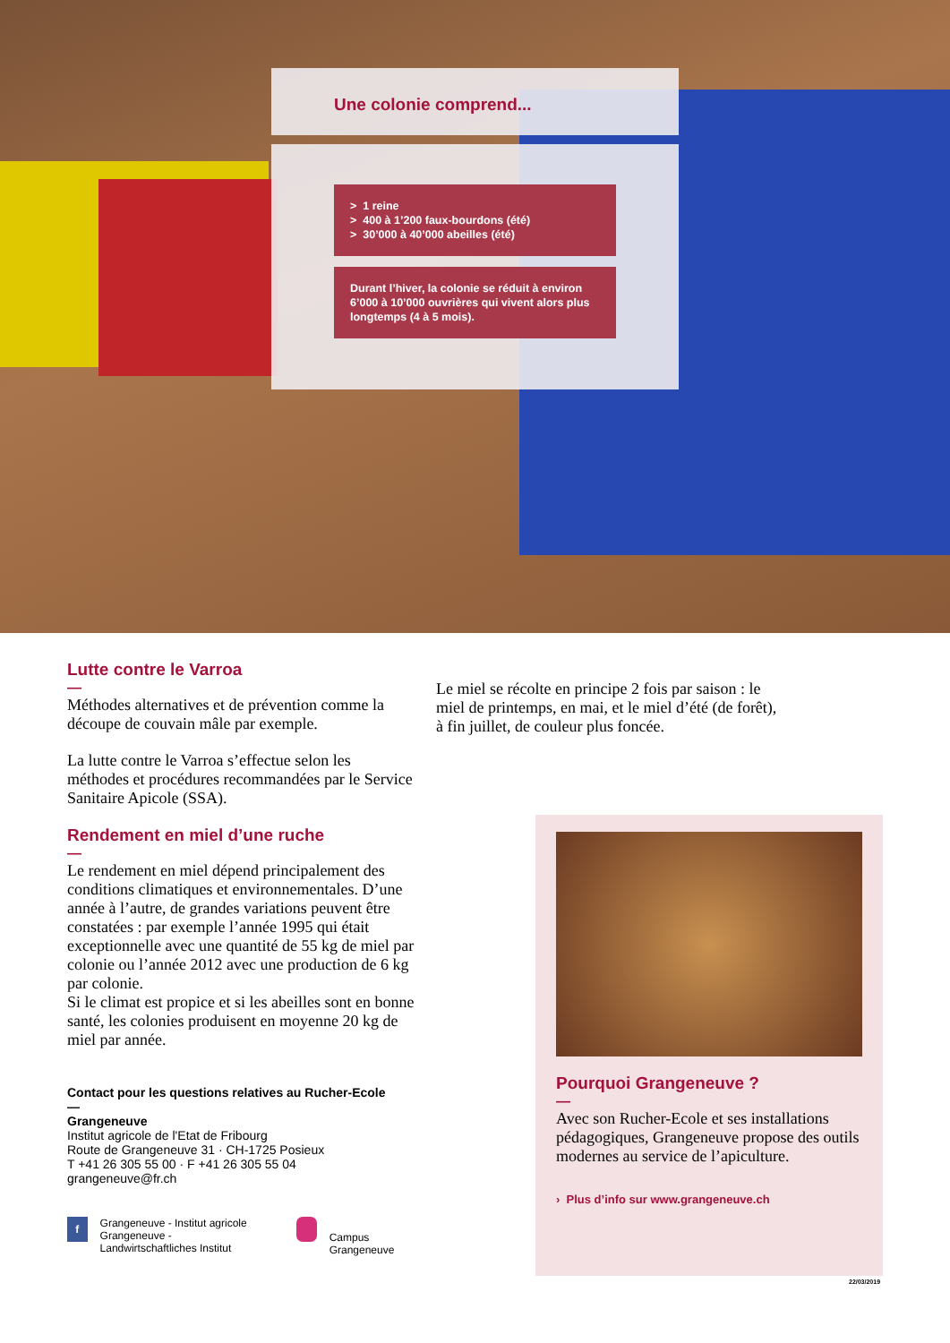Une colonie comprend...
> 1 reine
> 400 à 1’200 faux-bourdons (été)
> 30’000 à 40’000 abeilles (été)
Durant l’hiver, la colonie se réduit à environ 6’000 à 10’000 ouvrières qui vivent alors plus longtemps (4 à 5 mois).
Lutte contre le Varroa
—
Méthodes alternatives et de prévention comme la découpe de couvain mâle par exemple.
La lutte contre le Varroa s’effectue selon les méthodes et procédures recommandées par le Service Sanitaire Apicole (SSA).
Rendement en miel d’une ruche
—
Le rendement en miel dépend principalement des conditions climatiques et environnementales. D’une année à l’autre, de grandes variations peuvent être constatées : par exemple l’année 1995 qui était exceptionnelle avec une quantité de 55 kg de miel par colonie ou l’année 2012 avec une production de 6 kg par colonie.
Si le climat est propice et si les abeilles sont en bonne santé, les colonies produisent en moyenne 20 kg de miel par année.
Contact pour les questions relatives au Rucher-Ecole
—
Grangeneuve
Institut agricole de l'Etat de Fribourg
Route de Grangeneuve 31 · CH-1725 Posieux
T +41 26 305 55 00 · F +41 26 305 55 04
grangeneuve@fr.ch
f Grangeneuve - Institut agricole
Grangeneuve - Landwirtschaftliches Institut Campus Grangeneuve
Le miel se récolte en principe 2 fois par saison : le miel de printemps, en mai, et le miel d’été (de forêt), à fin juillet, de couleur plus foncée.
Pourquoi Grangeneuve ?
—
Avec son Rucher-Ecole et ses installations pédagogiques, Grangeneuve propose des outils modernes au service de l’apiculture.
› Plus d’info sur www.grangeneuve.ch
22/03/2019